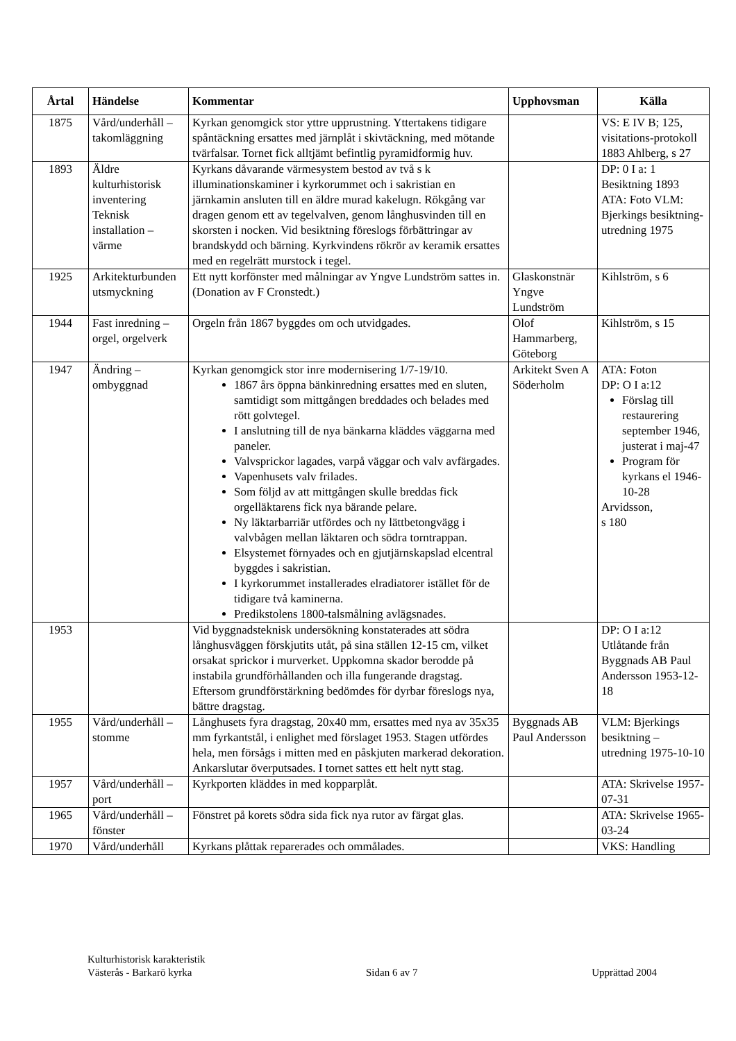| Årtal | Händelse | Kommentar | Upphovsman | Källa |
| --- | --- | --- | --- | --- |
| 1875 | Vård/underhåll – takomläggning | Kyrkan genomgick stor yttre upprustning. Yttertakens tidigare spåntäckning ersattes med järnplåt i skivtäckning, med mötande tvärfalsar. Tornet fick alltjämt befintlig pyramidformig huv. | | VS: E IV B; 125, visitations-protokoll 1883 Ahlberg, s 27 |
| 1893 | Äldre kulturhistorisk inventering Teknisk installation – värme | Kyrkans dåvarande värmesystem bestod av två s k illuminationskaminer i kyrkorummet och i sakristian en järnkamin ansluten till en äldre murad kakelugn. Rökgång var dragen genom ett av tegelvalven, genom långhusvinden till en skorsten i nocken. Vid besiktning föreslogs förbättringar av brandskydd och bärning. Kyrkvindens rökrör av keramik ersattes med en regelrätt murstock i tegel. | | DP: 0 I a: 1 Besiktning 1893 ATA: Foto VLM: Bjerkings besiktning-utredning 1975 |
| 1925 | Arkitekturbunden utsmyckning | Ett nytt korfönster med målningar av Yngve Lundström sattes in. (Donation av F Cronstedt.) | Glaskonstnär Yngve Lundström | Kihlström, s 6 |
| 1944 | Fast inredning – orgel, orgelverk | Orgeln från 1867 byggdes om och utvidgades. | Olof Hammarberg, Göteborg | Kihlström, s 15 |
| 1947 | Ändring – ombyggnad | Kyrkan genomgick stor inre modernisering 1/7-19/10. 1867 års öppna bänkinredning ersattes med en sluten, samtidigt som mittgången breddades och belades med rött golvtegel. I anslutning till de nya bänkarna kläddes väggarna med paneler. Valvsprickor lagades, varpå väggar och valv avfärgades. Vapenhusets valv frilades. Som följd av att mittgången skulle breddas fick orgelläktarens fick nya bärande pelare. Ny läktarbarriär utfördes och ny lättbetongvägg i valvbågen mellan läktaren och södra torntrappan. Elsystemet förnyades och en gjutjärnskapslad elcentral byggdes i sakristian. I kyrkorummet installerades elradiatorer istället för de tidigare två kaminerna. Predikstolens 1800-talsmålning avlägsnades. | Arkitekt Sven A Söderholm | ATA: Foton DP: O I a:12 Förslag till restaurering september 1946, justerat i maj-47 Program för kyrkans el 1946-10-28 Arvidsson, s 180 |
| 1953 | | Vid byggnadsteknisk undersökning konstaterades att södra långhusväggen förskjutits utåt, på sina ställen 12-15 cm, vilket orsakat sprickor i murverket. Uppkomna skador berodde på instabila grundförhållanden och illa fungerande dragstag. Eftersom grundförstärkning bedömdes för dyrbar föreslogs nya, bättre dragstag. | | DP: O I a:12 Utlåtande från Byggnads AB Paul Andersson 1953-12-18 |
| 1955 | Vård/underhåll – stomme | Långhusets fyra dragstag, 20x40 mm, ersattes med nya av 35x35 mm fyrkantstål, i enlighet med förslaget 1953. Stagen utfördes hela, men försågs i mitten med en påskjuten markerad dekoration. Ankarslutar överputsades. I tornet sattes ett helt nytt stag. | Byggnads AB Paul Andersson | VLM: Bjerkings besiktning – utredning 1975-10-10 |
| 1957 | Vård/underhåll – port | Kyrkporten kläddes in med kopparplåt. | | ATA: Skrivelse 1957-07-31 |
| 1965 | Vård/underhåll – fönster | Fönstret på korets södra sida fick nya rutor av färgat glas. | | ATA: Skrivelse 1965-03-24 |
| 1970 | Vård/underhåll | Kyrkans plåttak reparerades och ommålades. | | VKS: Handling |
Kulturhistorisk karakteristik
Västerås - Barkarö kyrka Sidan 6 av 7 Upprättad 2004